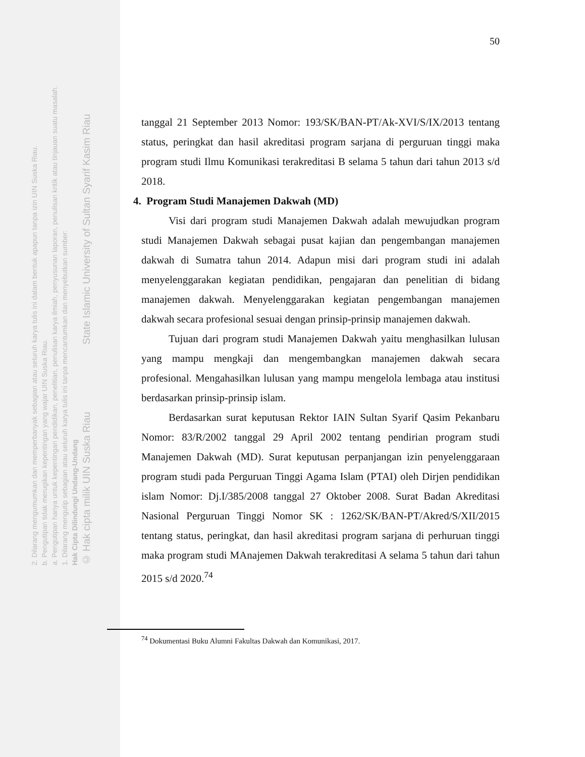© Hak cipta milik UIN Suska Riau State Islamic University of Sultan Syarif Kasim Riau
Hak Cipta Dilindungi Undang-Undang
1. Dilarang mengutip sebagian atau seluruh karya tulis ini tanpa mencantumkan dan menyebutkan sumber:
a. Pengutipan hanya untuk kepentingan pendidikan, penelitian, penulisan karya ilmiah, penyusunan laporan, penulisan kritik atau tinjauan suatu masalah.
b. Pengutipan tidak merugikan kepentingan yang wajar UIN Suska Riau.
2. Dilarang mengumumkan dan memperbanyak sebagian atau seluruh karya tulis ini dalam bentuk apapun tanpa izin UIN Suska Riau.
50
tanggal 21 September 2013 Nomor: 193/SK/BAN-PT/Ak-XVI/S/IX/2013 tentang status, peringkat dan hasil akreditasi program sarjana di perguruan tinggi maka program studi Ilmu Komunikasi terakreditasi B selama 5 tahun dari tahun 2013 s/d 2018.
4. Program Studi Manajemen Dakwah (MD)
Visi dari program studi Manajemen Dakwah adalah mewujudkan program studi Manajemen Dakwah sebagai pusat kajian dan pengembangan manajemen dakwah di Sumatra tahun 2014. Adapun misi dari program studi ini adalah menyelenggarakan kegiatan pendidikan, pengajaran dan penelitian di bidang manajemen dakwah. Menyelenggarakan kegiatan pengembangan manajemen dakwah secara profesional sesuai dengan prinsip-prinsip manajemen dakwah.
Tujuan dari program studi Manajemen Dakwah yaitu menghasilkan lulusan yang mampu mengkaji dan mengembangkan manajemen dakwah secara profesional. Mengahasilkan lulusan yang mampu mengelola lembaga atau institusi berdasarkan prinsip-prinsip islam.
Berdasarkan surat keputusan Rektor IAIN Sultan Syarif Qasim Pekanbaru Nomor: 83/R/2002 tanggal 29 April 2002 tentang pendirian program studi Manajemen Dakwah (MD). Surat keputusan perpanjangan izin penyelenggaraan program studi pada Perguruan Tinggi Agama Islam (PTAI) oleh Dirjen pendidikan islam Nomor: Dj.I/385/2008 tanggal 27 Oktober 2008. Surat Badan Akreditasi Nasional Perguruan Tinggi Nomor SK : 1262/SK/BAN-PT/Akred/S/XII/2015 tentang status, peringkat, dan hasil akreditasi program sarjana di perhuruan tinggi maka program studi MAnajemen Dakwah terakreditasi A selama 5 tahun dari tahun 2015 s/d 2020.<sup>74</sup>
<sup>74</sup> Dokumentasi Buku Alumni Fakultas Dakwah dan Komunikasi, 2017.